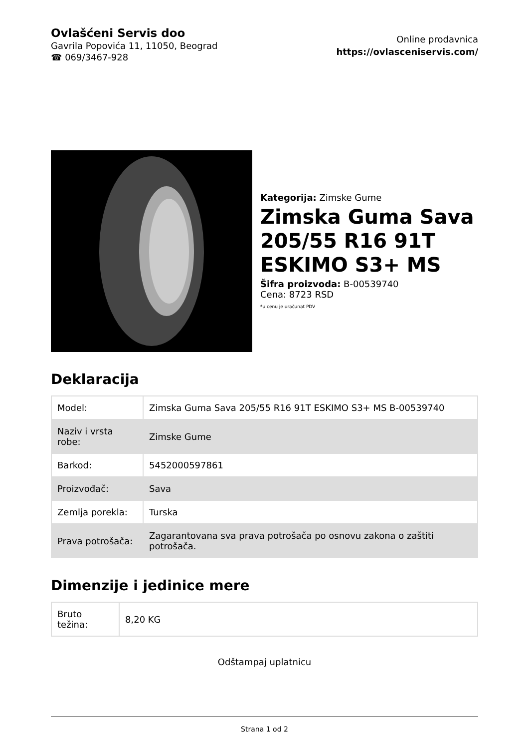Ovlašćeni Servis doo
Gavrila Popovića 11, 11050, Beograd
☎ 069/3467-928
Online prodavnica
https://ovlasceniservis.com/
Kategorija: Zimske Gume
Zimska Guma Sava 205/55 R16 91T ESKIMO S3+ MS
Šifra proizvoda: B-00539740
Cena: 8723 RSD
*u cenu je uračunat PDV
Deklaracija
| Model: | Zimska Guma Sava 205/55 R16 91T ESKIMO S3+ MS B-00539740 |
| Naziv i vrsta robe: | Zimske Gume |
| Barkod: | 5452000597861 |
| Proizvođač: | Sava |
| Zemlja porekla: | Turska |
| Prava potrošača: | Zagarantovana sva prava potrošača po osnovu zakona o zaštiti potrošača. |
Dimenzije i jedinice mere
| Bruto težina: | 8,20 KG |
Odštampaj uplatnicu
Strana 1 od 2